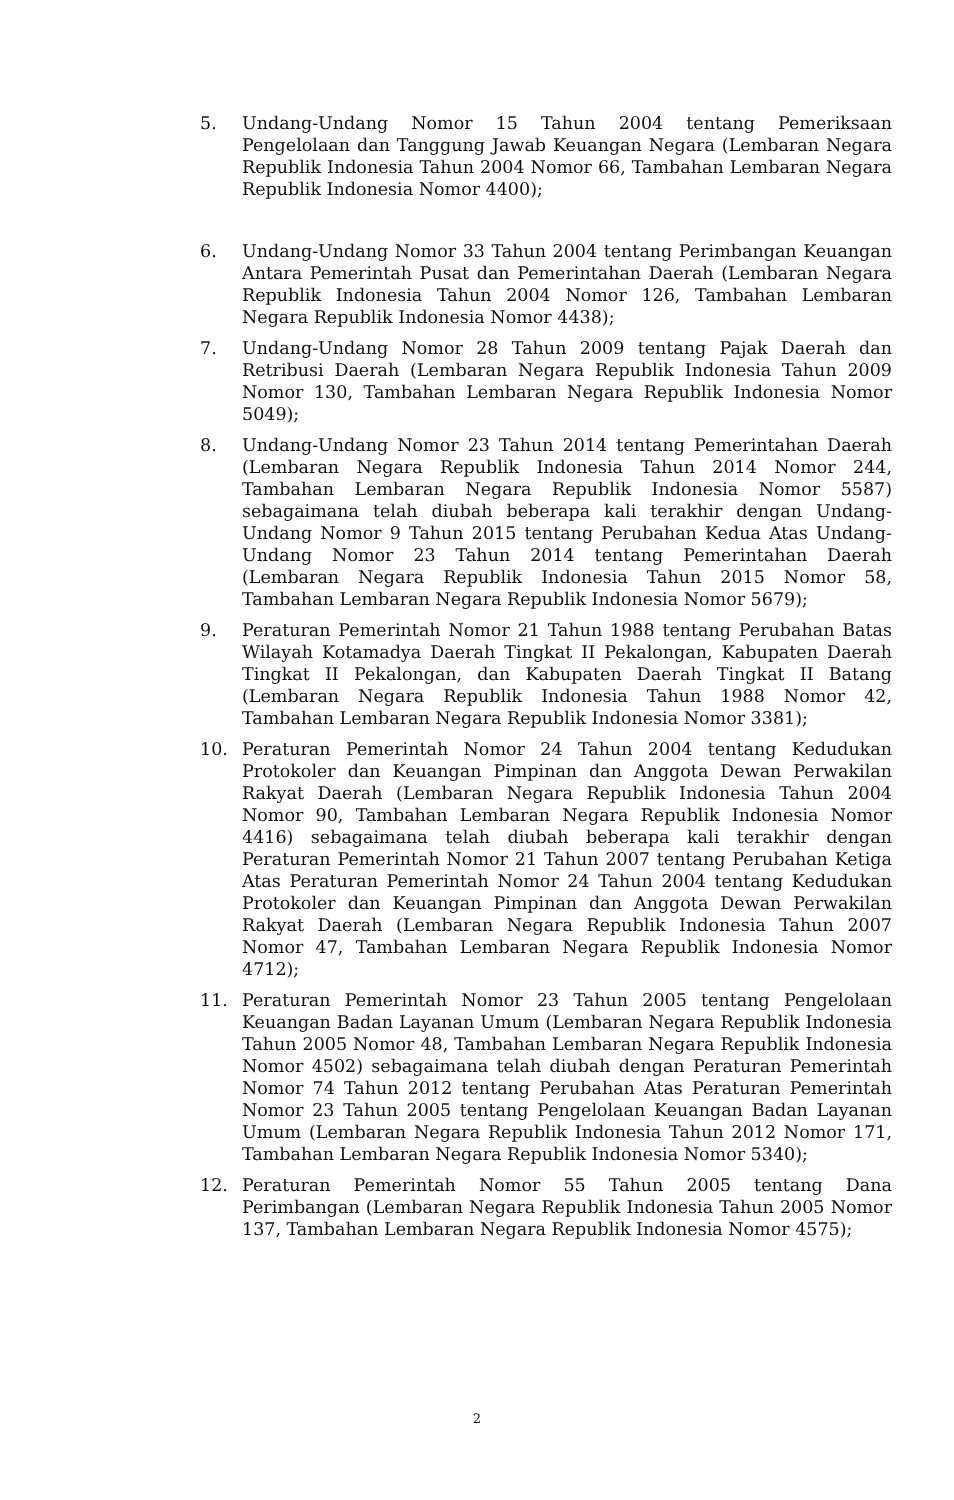5. Undang-Undang Nomor 15 Tahun 2004 tentang Pemeriksaan Pengelolaan dan Tanggung Jawab Keuangan Negara (Lembaran Negara Republik Indonesia Tahun 2004 Nomor 66, Tambahan Lembaran Negara Republik Indonesia Nomor 4400);
6. Undang-Undang Nomor 33 Tahun 2004 tentang Perimbangan Keuangan Antara Pemerintah Pusat dan Pemerintahan Daerah (Lembaran Negara Republik Indonesia Tahun 2004 Nomor 126, Tambahan Lembaran Negara Republik Indonesia Nomor 4438);
7. Undang-Undang Nomor 28 Tahun 2009 tentang Pajak Daerah dan Retribusi Daerah (Lembaran Negara Republik Indonesia Tahun 2009 Nomor 130, Tambahan Lembaran Negara Republik Indonesia Nomor 5049);
8. Undang-Undang Nomor 23 Tahun 2014 tentang Pemerintahan Daerah (Lembaran Negara Republik Indonesia Tahun 2014 Nomor 244, Tambahan Lembaran Negara Republik Indonesia Nomor 5587) sebagaimana telah diubah beberapa kali terakhir dengan Undang-Undang Nomor 9 Tahun 2015 tentang Perubahan Kedua Atas Undang-Undang Nomor 23 Tahun 2014 tentang Pemerintahan Daerah (Lembaran Negara Republik Indonesia Tahun 2015 Nomor 58, Tambahan Lembaran Negara Republik Indonesia Nomor 5679);
9. Peraturan Pemerintah Nomor 21 Tahun 1988 tentang Perubahan Batas Wilayah Kotamadya Daerah Tingkat II Pekalongan, Kabupaten Daerah Tingkat II Pekalongan, dan Kabupaten Daerah Tingkat II Batang (Lembaran Negara Republik Indonesia Tahun 1988 Nomor 42, Tambahan Lembaran Negara Republik Indonesia Nomor 3381);
10. Peraturan Pemerintah Nomor 24 Tahun 2004 tentang Kedudukan Protokoler dan Keuangan Pimpinan dan Anggota Dewan Perwakilan Rakyat Daerah (Lembaran Negara Republik Indonesia Tahun 2004 Nomor 90, Tambahan Lembaran Negara Republik Indonesia Nomor 4416) sebagaimana telah diubah beberapa kali terakhir dengan Peraturan Pemerintah Nomor 21 Tahun 2007 tentang Perubahan Ketiga Atas Peraturan Pemerintah Nomor 24 Tahun 2004 tentang Kedudukan Protokoler dan Keuangan Pimpinan dan Anggota Dewan Perwakilan Rakyat Daerah (Lembaran Negara Republik Indonesia Tahun 2007 Nomor 47, Tambahan Lembaran Negara Republik Indonesia Nomor 4712);
11. Peraturan Pemerintah Nomor 23 Tahun 2005 tentang Pengelolaan Keuangan Badan Layanan Umum (Lembaran Negara Republik Indonesia Tahun 2005 Nomor 48, Tambahan Lembaran Negara Republik Indonesia Nomor 4502) sebagaimana telah diubah dengan Peraturan Pemerintah Nomor 74 Tahun 2012 tentang Perubahan Atas Peraturan Pemerintah Nomor 23 Tahun 2005 tentang Pengelolaan Keuangan Badan Layanan Umum (Lembaran Negara Republik Indonesia Tahun 2012 Nomor 171, Tambahan Lembaran Negara Republik Indonesia Nomor 5340);
12. Peraturan Pemerintah Nomor 55 Tahun 2005 tentang Dana Perimbangan (Lembaran Negara Republik Indonesia Tahun 2005 Nomor 137, Tambahan Lembaran Negara Republik Indonesia Nomor 4575);
2